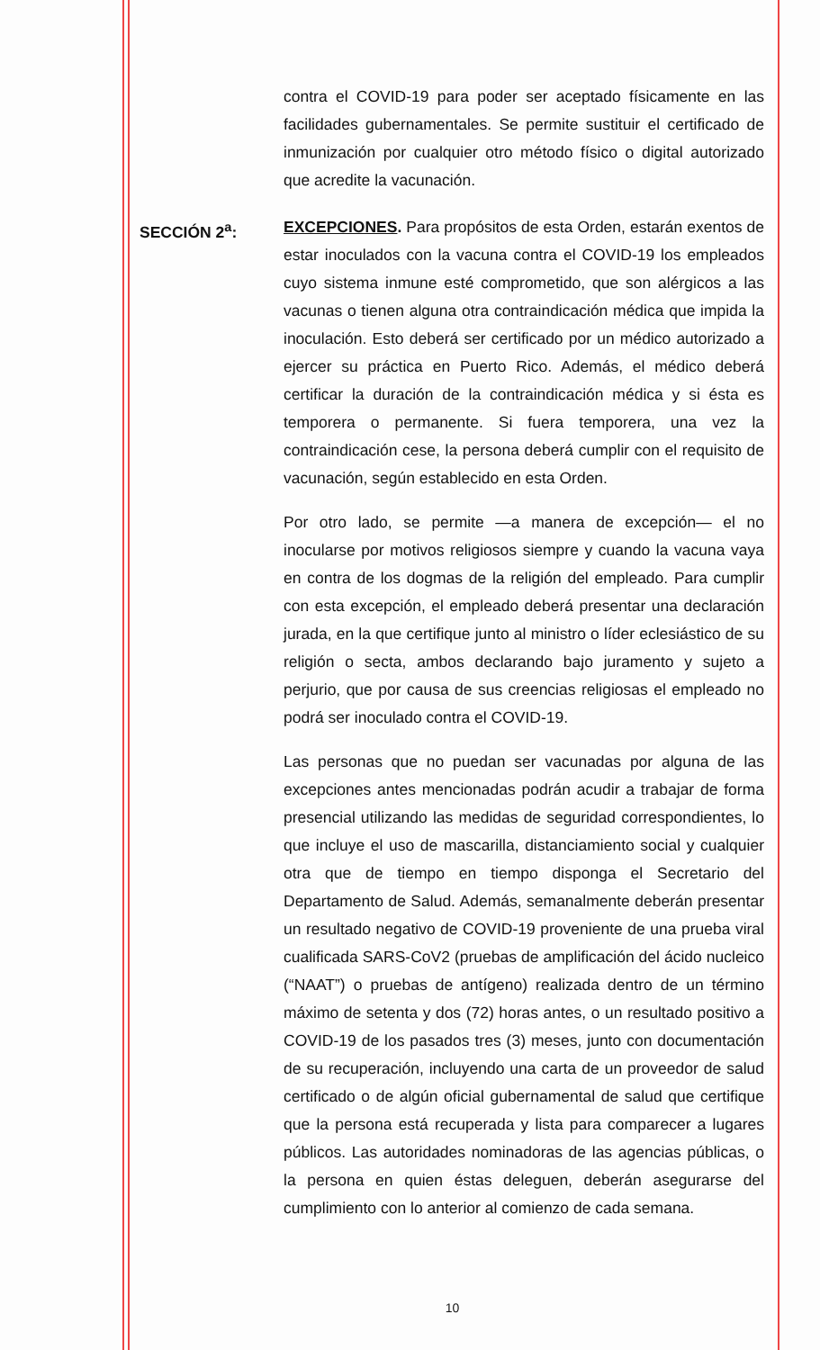contra el COVID-19 para poder ser aceptado físicamente en las facilidades gubernamentales. Se permite sustituir el certificado de inmunización por cualquier otro método físico o digital autorizado que acredite la vacunación.
SECCIÓN 2<sup>a</sup>: EXCEPCIONES. Para propósitos de esta Orden, estarán exentos de estar inoculados con la vacuna contra el COVID-19 los empleados cuyo sistema inmune esté comprometido, que son alérgicos a las vacunas o tienen alguna otra contraindicación médica que impida la inoculación. Esto deberá ser certificado por un médico autorizado a ejercer su práctica en Puerto Rico. Además, el médico deberá certificar la duración de la contraindicación médica y si ésta es temporera o permanente. Si fuera temporera, una vez la contraindicación cese, la persona deberá cumplir con el requisito de vacunación, según establecido en esta Orden.
Por otro lado, se permite —a manera de excepción— el no inocularse por motivos religiosos siempre y cuando la vacuna vaya en contra de los dogmas de la religión del empleado. Para cumplir con esta excepción, el empleado deberá presentar una declaración jurada, en la que certifique junto al ministro o líder eclesiástico de su religión o secta, ambos declarando bajo juramento y sujeto a perjurio, que por causa de sus creencias religiosas el empleado no podrá ser inoculado contra el COVID-19.
Las personas que no puedan ser vacunadas por alguna de las excepciones antes mencionadas podrán acudir a trabajar de forma presencial utilizando las medidas de seguridad correspondientes, lo que incluye el uso de mascarilla, distanciamiento social y cualquier otra que de tiempo en tiempo disponga el Secretario del Departamento de Salud. Además, semanalmente deberán presentar un resultado negativo de COVID-19 proveniente de una prueba viral cualificada SARS-CoV2 (pruebas de amplificación del ácido nucleico (“NAAT”) o pruebas de antígeno) realizada dentro de un término máximo de setenta y dos (72) horas antes, o un resultado positivo a COVID-19 de los pasados tres (3) meses, junto con documentación de su recuperación, incluyendo una carta de un proveedor de salud certificado o de algún oficial gubernamental de salud que certifique que la persona está recuperada y lista para comparecer a lugares públicos. Las autoridades nominadoras de las agencias públicas, o la persona en quien éstas deleguen, deberán asegurarse del cumplimiento con lo anterior al comienzo de cada semana.
10